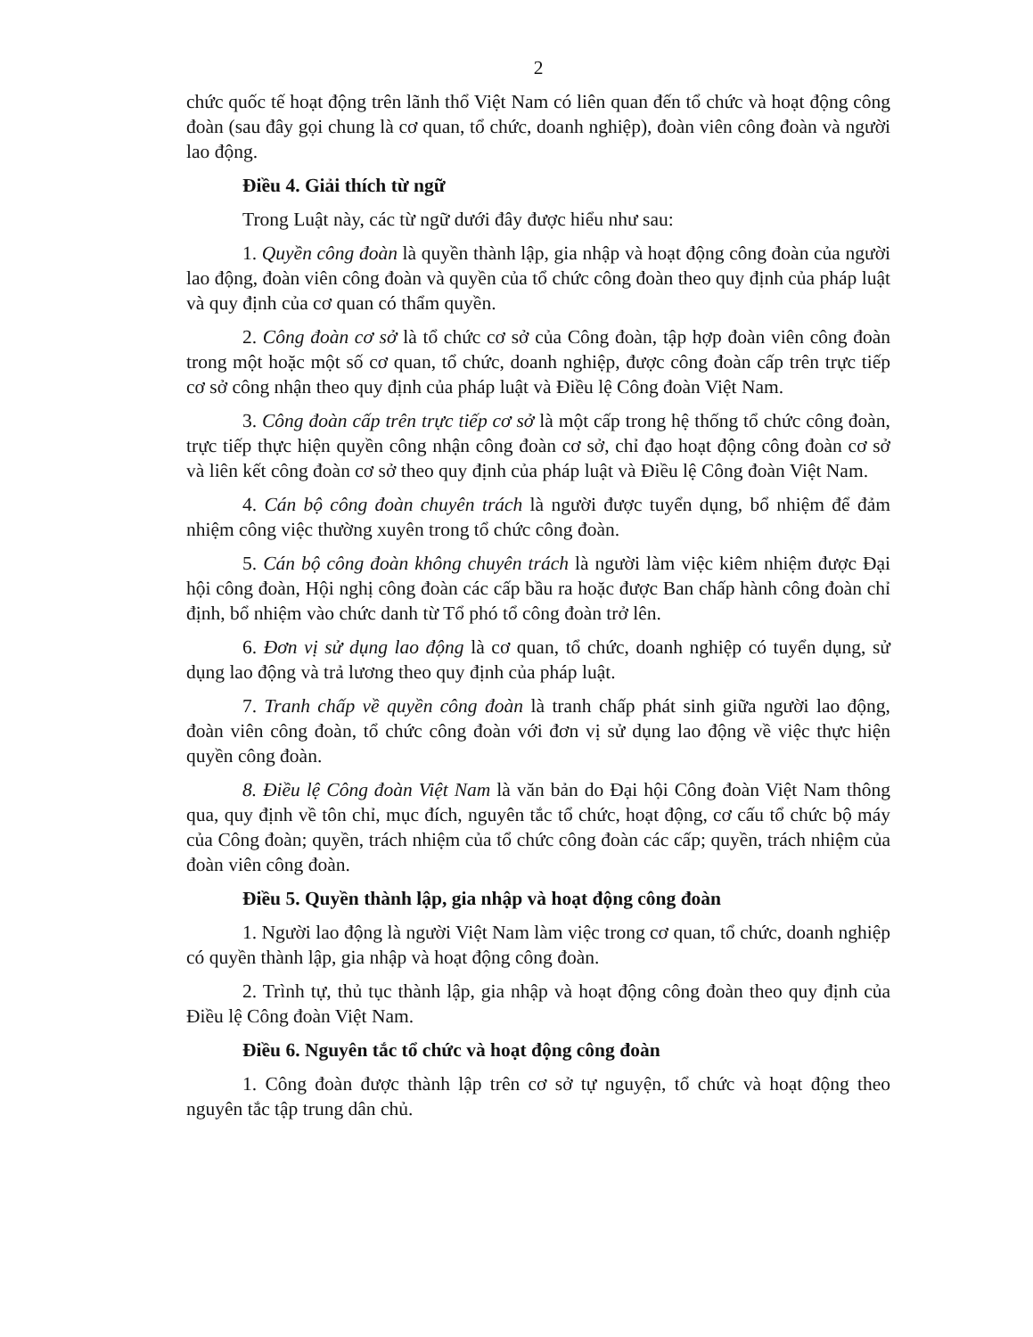2
chức quốc tế hoạt động trên lãnh thổ Việt Nam có liên quan đến tổ chức và hoạt động công đoàn (sau đây gọi chung là cơ quan, tổ chức, doanh nghiệp), đoàn viên công đoàn và người lao động.
Điều 4. Giải thích từ ngữ
Trong Luật này, các từ ngữ dưới đây được hiểu như sau:
1. Quyền công đoàn là quyền thành lập, gia nhập và hoạt động công đoàn của người lao động, đoàn viên công đoàn và quyền của tổ chức công đoàn theo quy định của pháp luật và quy định của cơ quan có thẩm quyền.
2. Công đoàn cơ sở là tổ chức cơ sở của Công đoàn, tập hợp đoàn viên công đoàn trong một hoặc một số cơ quan, tổ chức, doanh nghiệp, được công đoàn cấp trên trực tiếp cơ sở công nhận theo quy định của pháp luật và Điều lệ Công đoàn Việt Nam.
3. Công đoàn cấp trên trực tiếp cơ sở là một cấp trong hệ thống tổ chức công đoàn, trực tiếp thực hiện quyền công nhận công đoàn cơ sở, chỉ đạo hoạt động công đoàn cơ sở và liên kết công đoàn cơ sở theo quy định của pháp luật và Điều lệ Công đoàn Việt Nam.
4. Cán bộ công đoàn chuyên trách là người được tuyển dụng, bổ nhiệm để đảm nhiệm công việc thường xuyên trong tổ chức công đoàn.
5. Cán bộ công đoàn không chuyên trách là người làm việc kiêm nhiệm được Đại hội công đoàn, Hội nghị công đoàn các cấp bầu ra hoặc được Ban chấp hành công đoàn chỉ định, bổ nhiệm vào chức danh từ Tổ phó tổ công đoàn trở lên.
6. Đơn vị sử dụng lao động là cơ quan, tổ chức, doanh nghiệp có tuyển dụng, sử dụng lao động và trả lương theo quy định của pháp luật.
7. Tranh chấp về quyền công đoàn là tranh chấp phát sinh giữa người lao động, đoàn viên công đoàn, tổ chức công đoàn với đơn vị sử dụng lao động về việc thực hiện quyền công đoàn.
8. Điều lệ Công đoàn Việt Nam là văn bản do Đại hội Công đoàn Việt Nam thông qua, quy định về tôn chỉ, mục đích, nguyên tắc tổ chức, hoạt động, cơ cấu tổ chức bộ máy của Công đoàn; quyền, trách nhiệm của tổ chức công đoàn các cấp; quyền, trách nhiệm của đoàn viên công đoàn.
Điều 5. Quyền thành lập, gia nhập và hoạt động công đoàn
1. Người lao động là người Việt Nam làm việc trong cơ quan, tổ chức, doanh nghiệp có quyền thành lập, gia nhập và hoạt động công đoàn.
2. Trình tự, thủ tục thành lập, gia nhập và hoạt động công đoàn theo quy định của Điều lệ Công đoàn Việt Nam.
Điều 6. Nguyên tắc tổ chức và hoạt động công đoàn
1. Công đoàn được thành lập trên cơ sở tự nguyện, tổ chức và hoạt động theo nguyên tắc tập trung dân chủ.